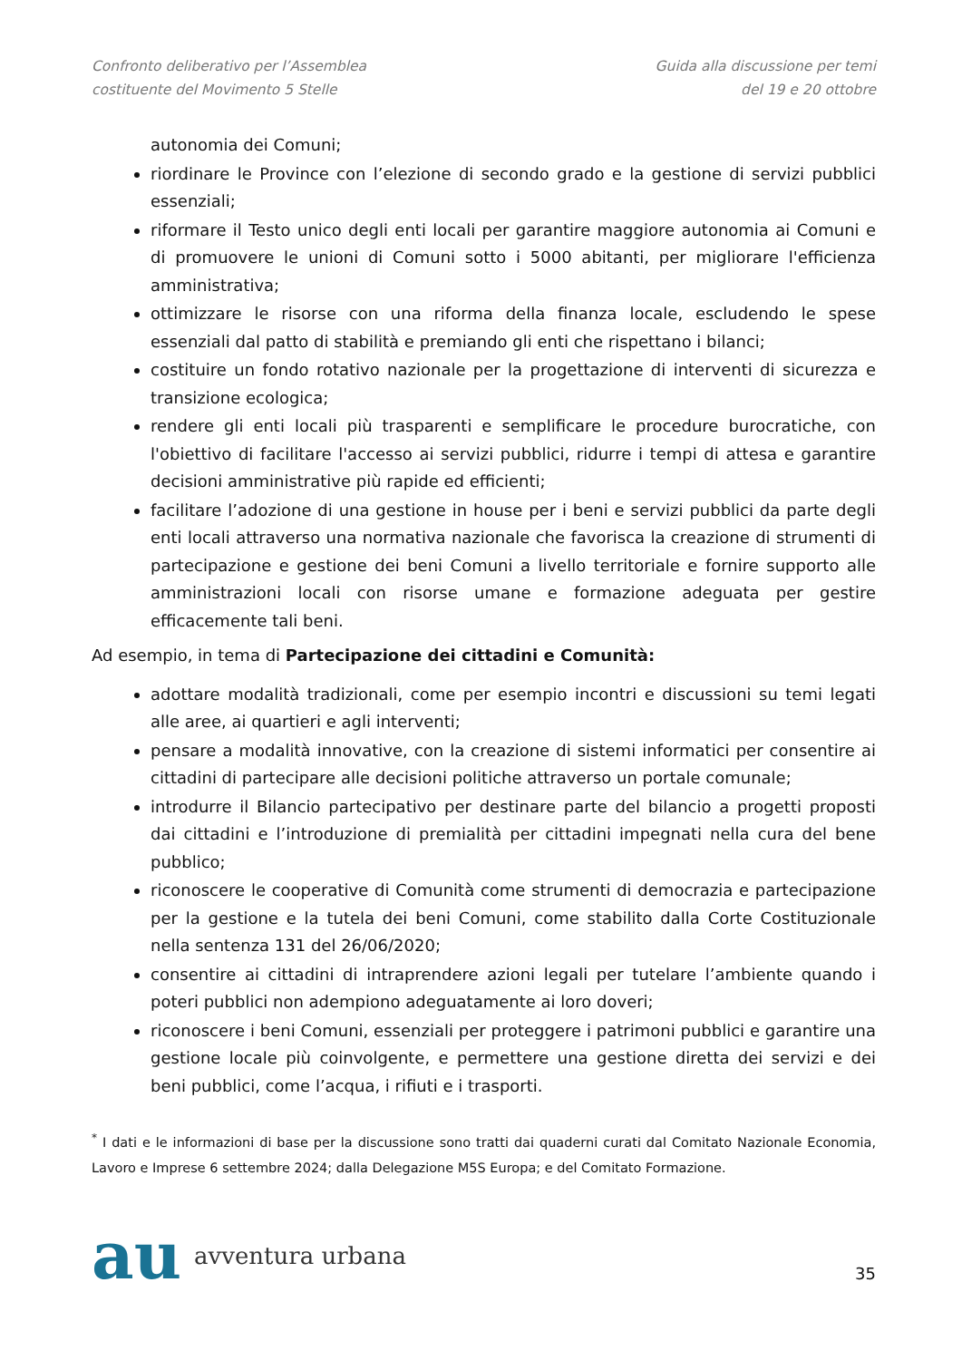Confronto deliberativo per l’Assemblea
costituente del Movimento 5 Stelle
Guida alla discussione per temi
del 19 e 20 ottobre
autonomia dei Comuni;
riordinare le Province con l’elezione di secondo grado e la gestione di servizi pubblici essenziali;
riformare il Testo unico degli enti locali per garantire maggiore autonomia ai Comuni e di promuovere le unioni di Comuni sotto i 5000 abitanti, per migliorare l'efficienza amministrativa;
ottimizzare le risorse con una riforma della finanza locale, escludendo le spese essenziali dal patto di stabilità e premiando gli enti che rispettano i bilanci;
costituire un fondo rotativo nazionale per la progettazione di interventi di sicurezza e transizione ecologica;
rendere gli enti locali più trasparenti e semplificare le procedure burocratiche, con l'obiettivo di facilitare l'accesso ai servizi pubblici, ridurre i tempi di attesa e garantire decisioni amministrative più rapide ed efficienti;
facilitare l’adozione di una gestione in house per i beni e servizi pubblici da parte degli enti locali attraverso una normativa nazionale che favorisca la creazione di strumenti di partecipazione e gestione dei beni Comuni a livello territoriale e fornire supporto alle amministrazioni locali con risorse umane e formazione adeguata per gestire efficacemente tali beni.
Ad esempio, in tema di Partecipazione dei cittadini e Comunità:
adottare modalità tradizionali, come per esempio incontri e discussioni su temi legati alle aree, ai quartieri e agli interventi;
pensare a modalità innovative, con la creazione di sistemi informatici per consentire ai cittadini di partecipare alle decisioni politiche attraverso un portale comunale;
introdurre il Bilancio partecipativo per destinare parte del bilancio a progetti proposti dai cittadini e l’introduzione di premialità per cittadini impegnati nella cura del bene pubblico;
riconoscere le cooperative di Comunità come strumenti di democrazia e partecipazione per la gestione e la tutela dei beni Comuni, come stabilito dalla Corte Costituzionale nella sentenza 131 del 26/06/2020;
consentire ai cittadini di intraprendere azioni legali per tutelare l’ambiente quando i poteri pubblici non adempiono adeguatamente ai loro doveri;
riconoscere i beni Comuni, essenziali per proteggere i patrimoni pubblici e garantire una gestione locale più coinvolgente, e permettere una gestione diretta dei servizi e dei beni pubblici, come l’acqua, i rifiuti e i trasporti.
<sup>*</sup> I dati e le informazioni di base per la discussione sono tratti dai quaderni curati dal Comitato Nazionale Economia, Lavoro e Imprese 6 settembre 2024; dalla Delegazione M5S Europa; e del Comitato Formazione.
au avventura urbana
35